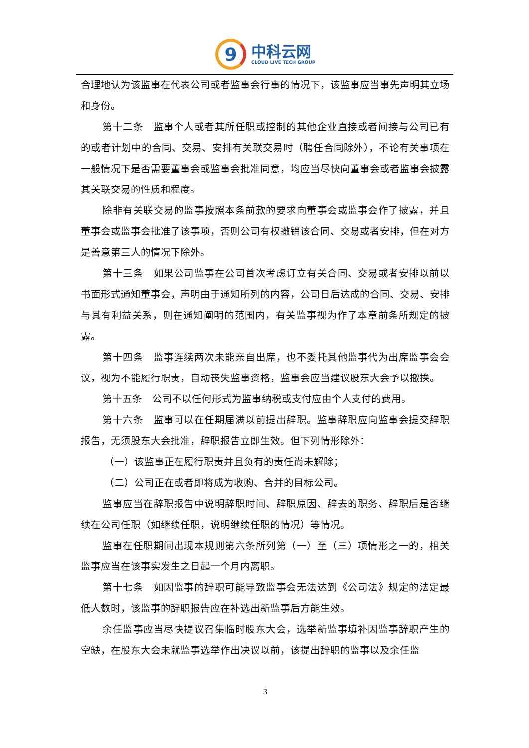9
中科云网
CLOUD LIVE TECH GROUP
合理地认为该监事在代表公司或者监事会行事的情况下，该监事应当事先声明其立场和身份。
第十二条　监事个人或者其所任职或控制的其他企业直接或者间接与公司已有的或者计划中的合同、交易、安排有关联交易时（聘任合同除外），不论有关事项在一般情况下是否需要董事会或监事会批准同意，均应当尽快向董事会或者监事会披露其关联交易的性质和程度。
除非有关联交易的监事按照本条前款的要求向董事会或监事会作了披露，并且董事会或监事会批准了该事项，否则公司有权撤销该合同、交易或者安排，但在对方是善意第三人的情况下除外。
第十三条　如果公司监事在公司首次考虑订立有关合同、交易或者安排以前以书面形式通知董事会，声明由于通知所列的内容，公司日后达成的合同、交易、安排与其有利益关系，则在通知阐明的范围内，有关监事视为作了本章前条所规定的披露。
第十四条　监事连续两次未能亲自出席，也不委托其他监事代为出席监事会会议，视为不能履行职责，自动丧失监事资格，监事会应当建议股东大会予以撤换。
第十五条　公司不以任何形式为监事纳税或支付应由个人支付的费用。
第十六条　监事可以在任期届满以前提出辞职。监事辞职应向监事会提交辞职报告，无须股东大会批准，辞职报告立即生效。但下列情形除外：
（一）该监事正在履行职责并且负有的责任尚未解除；
（二）公司正在或者即将成为收购、合并的目标公司。
监事应当在辞职报告中说明辞职时间、辞职原因、辞去的职务、辞职后是否继续在公司任职（如继续任职，说明继续任职的情况）等情况。
监事在任职期间出现本规则第六条所列第（一）至（三）项情形之一的，相关监事应当在该事实发生之日起一个月内离职。
第十七条　如因监事的辞职可能导致监事会无法达到《公司法》规定的法定最低人数时，该监事的辞职报告应在补选出新监事后方能生效。
余任监事应当尽快提议召集临时股东大会，选举新监事填补因监事辞职产生的空缺，在股东大会未就监事选举作出决议以前，该提出辞职的监事以及余任监
3